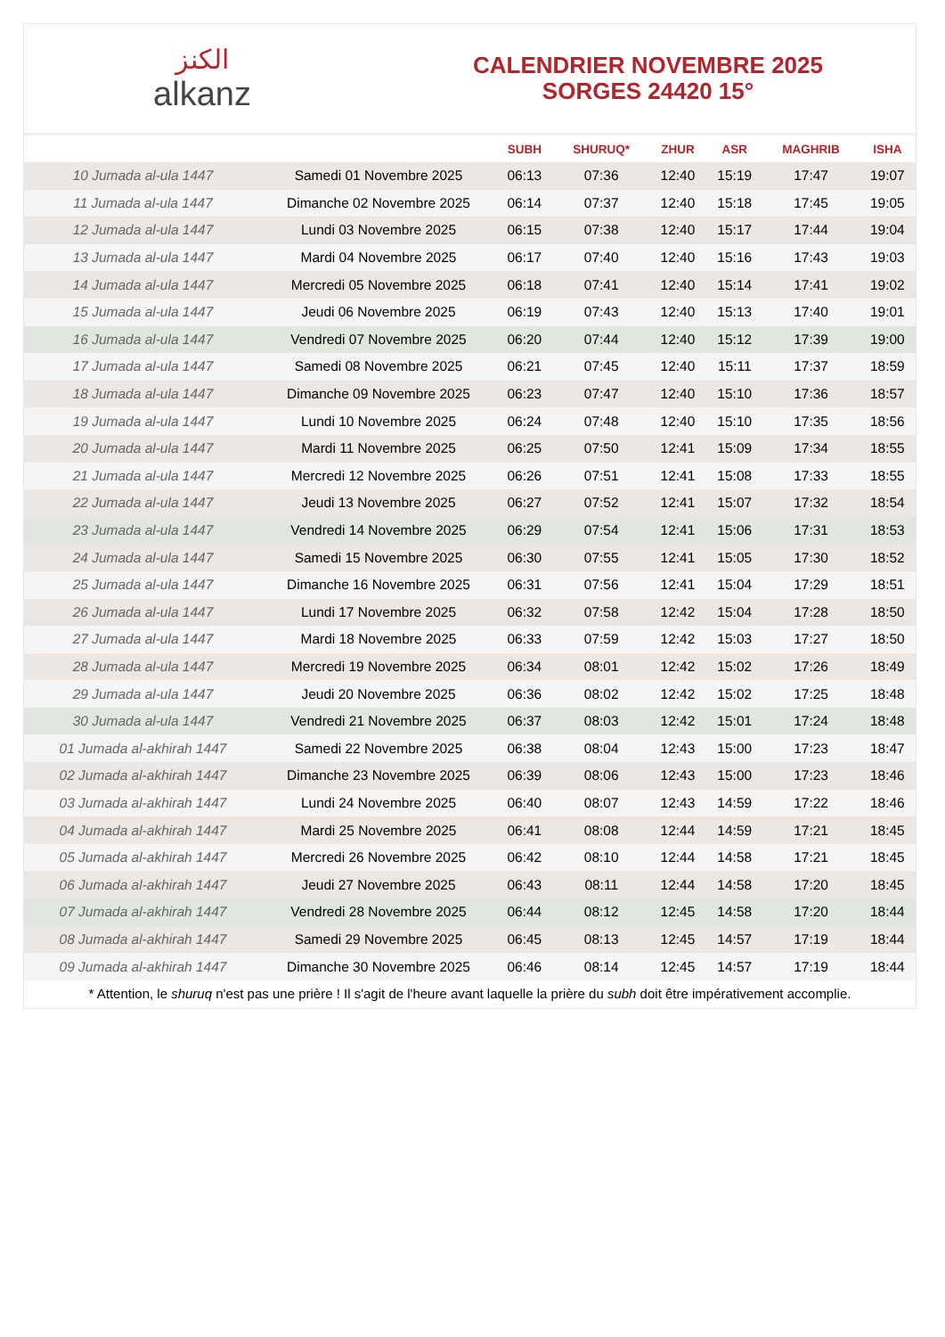ﺍﻟﻜﻨﺰ
alkanz
CALENDRIER NOVEMBRE 2025
SORGES 24420 15°
| | | SUBH | SHURUQ* | ZHUR | ASR | MAGHRIB | ISHA |
| --- | --- | --- | --- | --- | --- | --- | --- |
| 10 Jumada al-ula 1447 | Samedi 01 Novembre 2025 | 06:13 | 07:36 | 12:40 | 15:19 | 17:47 | 19:07 |
| 11 Jumada al-ula 1447 | Dimanche 02 Novembre 2025 | 06:14 | 07:37 | 12:40 | 15:18 | 17:45 | 19:05 |
| 12 Jumada al-ula 1447 | Lundi 03 Novembre 2025 | 06:15 | 07:38 | 12:40 | 15:17 | 17:44 | 19:04 |
| 13 Jumada al-ula 1447 | Mardi 04 Novembre 2025 | 06:17 | 07:40 | 12:40 | 15:16 | 17:43 | 19:03 |
| 14 Jumada al-ula 1447 | Mercredi 05 Novembre 2025 | 06:18 | 07:41 | 12:40 | 15:14 | 17:41 | 19:02 |
| 15 Jumada al-ula 1447 | Jeudi 06 Novembre 2025 | 06:19 | 07:43 | 12:40 | 15:13 | 17:40 | 19:01 |
| 16 Jumada al-ula 1447 | Vendredi 07 Novembre 2025 | 06:20 | 07:44 | 12:40 | 15:12 | 17:39 | 19:00 |
| 17 Jumada al-ula 1447 | Samedi 08 Novembre 2025 | 06:21 | 07:45 | 12:40 | 15:11 | 17:37 | 18:59 |
| 18 Jumada al-ula 1447 | Dimanche 09 Novembre 2025 | 06:23 | 07:47 | 12:40 | 15:10 | 17:36 | 18:57 |
| 19 Jumada al-ula 1447 | Lundi 10 Novembre 2025 | 06:24 | 07:48 | 12:40 | 15:10 | 17:35 | 18:56 |
| 20 Jumada al-ula 1447 | Mardi 11 Novembre 2025 | 06:25 | 07:50 | 12:41 | 15:09 | 17:34 | 18:55 |
| 21 Jumada al-ula 1447 | Mercredi 12 Novembre 2025 | 06:26 | 07:51 | 12:41 | 15:08 | 17:33 | 18:55 |
| 22 Jumada al-ula 1447 | Jeudi 13 Novembre 2025 | 06:27 | 07:52 | 12:41 | 15:07 | 17:32 | 18:54 |
| 23 Jumada al-ula 1447 | Vendredi 14 Novembre 2025 | 06:29 | 07:54 | 12:41 | 15:06 | 17:31 | 18:53 |
| 24 Jumada al-ula 1447 | Samedi 15 Novembre 2025 | 06:30 | 07:55 | 12:41 | 15:05 | 17:30 | 18:52 |
| 25 Jumada al-ula 1447 | Dimanche 16 Novembre 2025 | 06:31 | 07:56 | 12:41 | 15:04 | 17:29 | 18:51 |
| 26 Jumada al-ula 1447 | Lundi 17 Novembre 2025 | 06:32 | 07:58 | 12:42 | 15:04 | 17:28 | 18:50 |
| 27 Jumada al-ula 1447 | Mardi 18 Novembre 2025 | 06:33 | 07:59 | 12:42 | 15:03 | 17:27 | 18:50 |
| 28 Jumada al-ula 1447 | Mercredi 19 Novembre 2025 | 06:34 | 08:01 | 12:42 | 15:02 | 17:26 | 18:49 |
| 29 Jumada al-ula 1447 | Jeudi 20 Novembre 2025 | 06:36 | 08:02 | 12:42 | 15:02 | 17:25 | 18:48 |
| 30 Jumada al-ula 1447 | Vendredi 21 Novembre 2025 | 06:37 | 08:03 | 12:42 | 15:01 | 17:24 | 18:48 |
| 01 Jumada al-akhirah 1447 | Samedi 22 Novembre 2025 | 06:38 | 08:04 | 12:43 | 15:00 | 17:23 | 18:47 |
| 02 Jumada al-akhirah 1447 | Dimanche 23 Novembre 2025 | 06:39 | 08:06 | 12:43 | 15:00 | 17:23 | 18:46 |
| 03 Jumada al-akhirah 1447 | Lundi 24 Novembre 2025 | 06:40 | 08:07 | 12:43 | 14:59 | 17:22 | 18:46 |
| 04 Jumada al-akhirah 1447 | Mardi 25 Novembre 2025 | 06:41 | 08:08 | 12:44 | 14:59 | 17:21 | 18:45 |
| 05 Jumada al-akhirah 1447 | Mercredi 26 Novembre 2025 | 06:42 | 08:10 | 12:44 | 14:58 | 17:21 | 18:45 |
| 06 Jumada al-akhirah 1447 | Jeudi 27 Novembre 2025 | 06:43 | 08:11 | 12:44 | 14:58 | 17:20 | 18:45 |
| 07 Jumada al-akhirah 1447 | Vendredi 28 Novembre 2025 | 06:44 | 08:12 | 12:45 | 14:58 | 17:20 | 18:44 |
| 08 Jumada al-akhirah 1447 | Samedi 29 Novembre 2025 | 06:45 | 08:13 | 12:45 | 14:57 | 17:19 | 18:44 |
| 09 Jumada al-akhirah 1447 | Dimanche 30 Novembre 2025 | 06:46 | 08:14 | 12:45 | 14:57 | 17:19 | 18:44 |
* Attention, le shuruq n'est pas une prière ! Il s'agit de l'heure avant laquelle la prière du subh doit être impérativement accomplie.